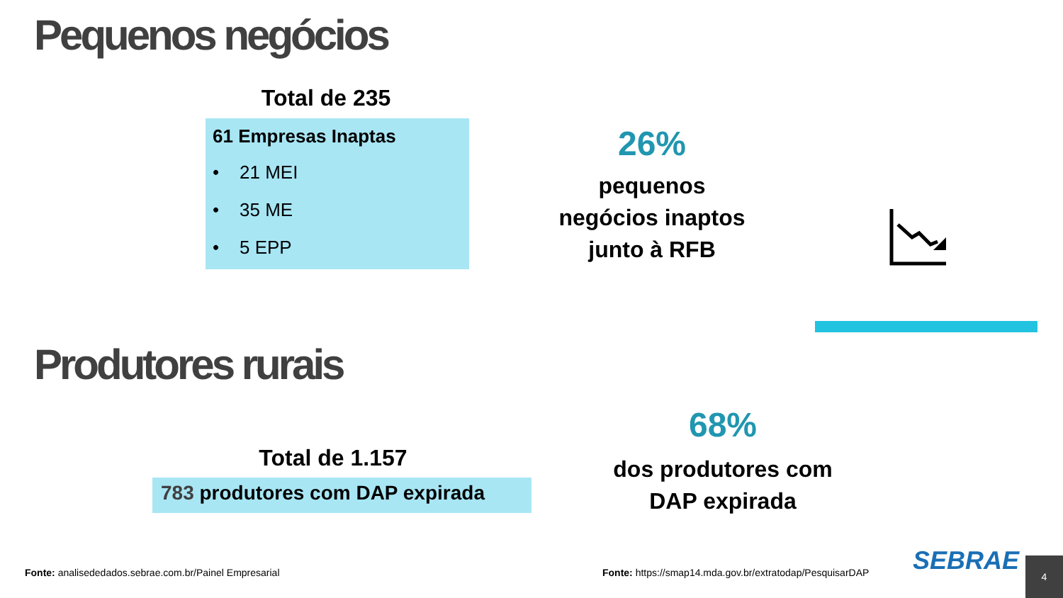Pequenos negócios
Total de 235
61 Empresas Inaptas
• 21 MEI
• 35 ME
• 5 EPP
26%
pequenos negócios inaptos junto à RFB
Produtores rurais
Total de 1.157
783 produtores com DAP expirada
68%
dos produtores com DAP expirada
Fonte: analisededados.sebrae.com.br/Painel Empresarial
Fonte: https://smap14.mda.gov.br/extratodap/PesquisarDAP
SEBRAE 4